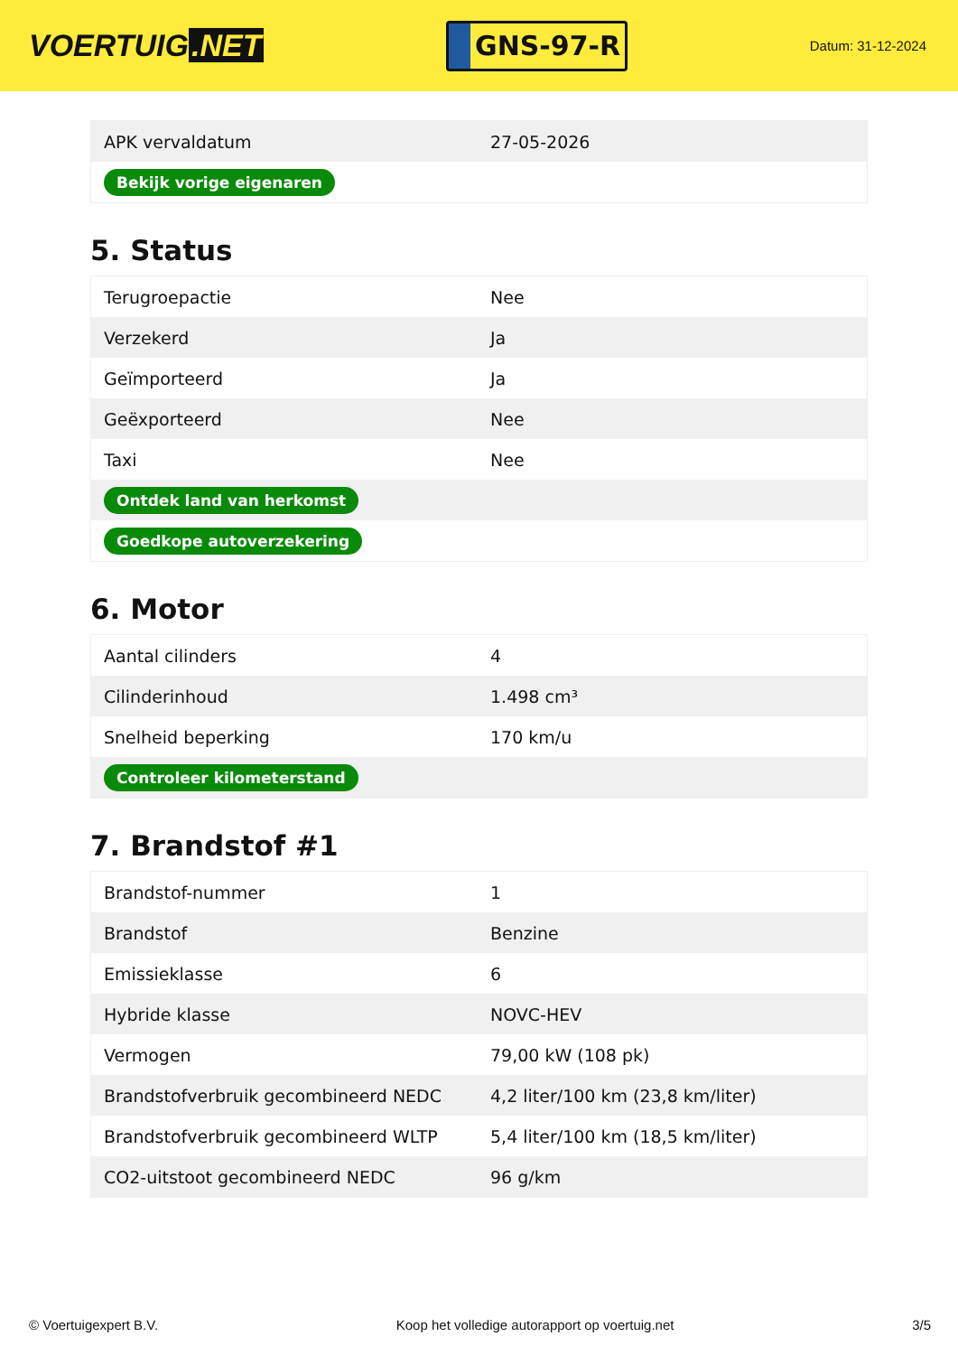VOERTUIG.NET
GNS-97-R
Datum: 31-12-2024
| APK vervaldatum | 27-05-2026 |
| Bekijk vorige eigenaren | |
5. Status
| Terugroepactie | Nee |
| Verzekerd | Ja |
| Geïmporteerd | Ja |
| Geëxporteerd | Nee |
| Taxi | Nee |
| Ontdek land van herkomst | |
| Goedkope autoverzekering | |
6. Motor
| Aantal cilinders | 4 |
| Cilinderinhoud | 1.498 cm³ |
| Snelheid beperking | 170 km/u |
| Controleer kilometerstand | |
7. Brandstof #1
| Brandstof-nummer | 1 |
| Brandstof | Benzine |
| Emissieklasse | 6 |
| Hybride klasse | NOVC-HEV |
| Vermogen | 79,00 kW (108 pk) |
| Brandstofverbruik gecombineerd NEDC | 4,2 liter/100 km (23,8 km/liter) |
| Brandstofverbruik gecombineerd WLTP | 5,4 liter/100 km (18,5 km/liter) |
| CO2-uitstoot gecombineerd NEDC | 96 g/km |
© Voertuigexpert B.V. Koop het volledige autorapport op voertuig.net 3/5